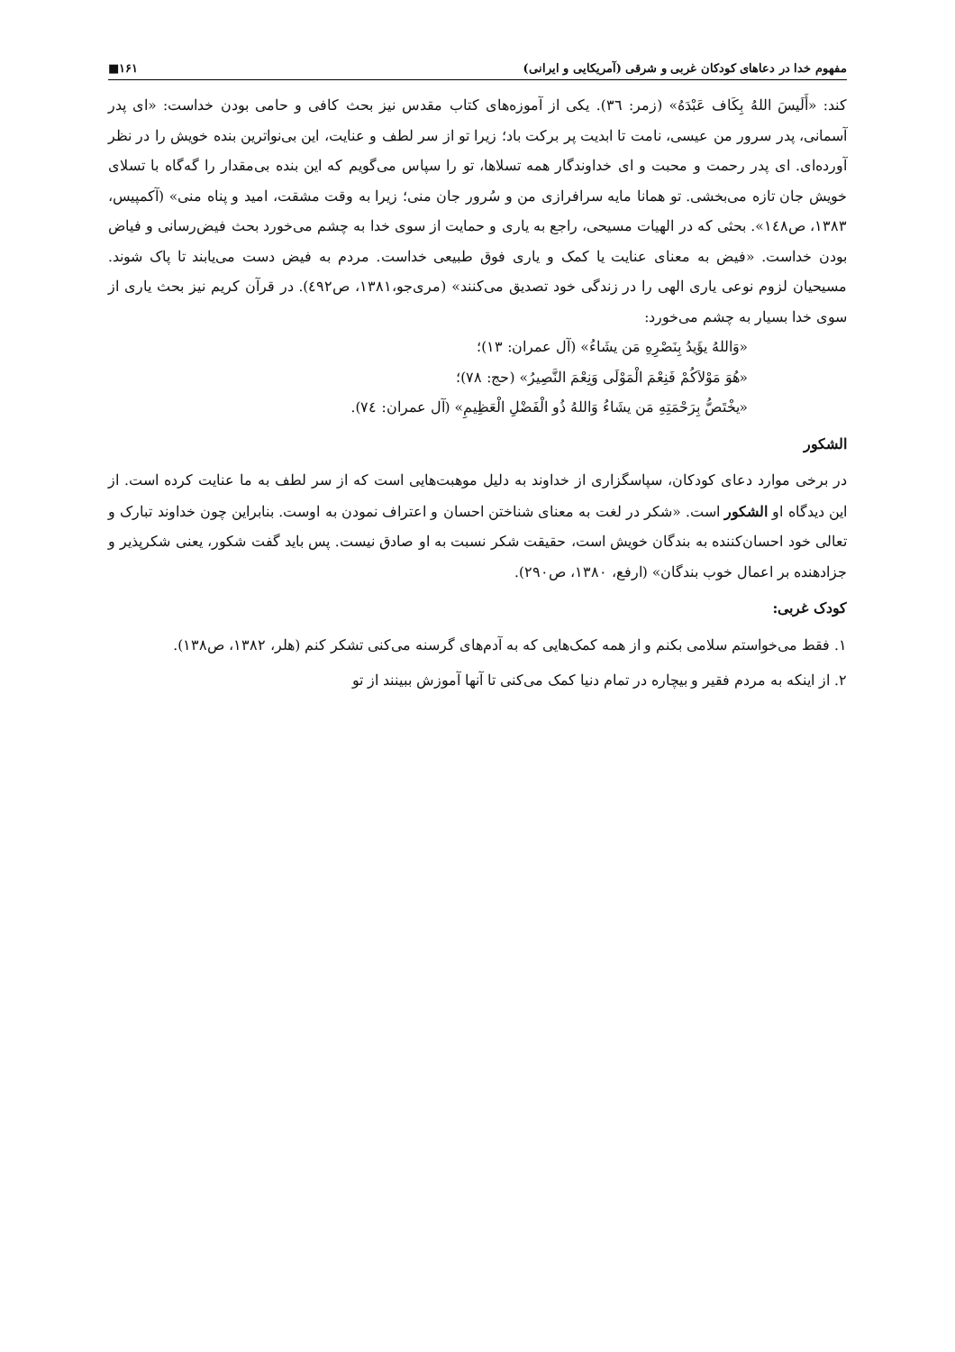مفهوم خدا در دعاهای کودکان غربی و شرقی (آمریکایی و ایرانی) ۱۶۱■
کند: «أَلَیسَ اللهُ بِکَاف عَبْدَهُ» (زمر: ٣٦). یکی از آموزه‌های کتاب مقدس نیز بحث کافی و حامی بودن خداست: «ای پدر آسمانی، پدر سرور من عیسی، نامت تا ابدیت پر برکت باد؛ زیرا تو از سر لطف و عنایت، این بی‌نواترین بنده خویش را در نظر آورده‌ای. ای پدر رحمت و محبت و ای خداوندگار همه تسلاها، تو را سپاس می‌گویم که این بنده بی‌مقدار را گه‌گاه با تسلای خویش جان تازه می‌بخشی. تو همانا مایه سرافرازی من و سُرور جان منی؛ زیرا به وقت مشقت، امید و پناه منی» (آکمپیس، ۱۳۸۳، ص١٤٨». بحثی که در الهیات مسیحی، راجع به یاری و حمایت از سوی خدا به چشم می‌خورد بحث فیض‌رسانی و فیاض بودن خداست. «فیض به معنای عنایت یا کمک و یاری فوق طبیعی خداست. مردم به فیض دست می‌یابند تا پاک شوند. مسیحیان لزوم نوعی یاری الهی را در زندگی خود تصدیق می‌کنند» (مری‌جو،۱۳۸۱، ص٤٩٢). در قرآن کریم نیز بحث یاری از سوی خدا بسیار به چشم می‌خورد:
«وَاللهُ یؤَیدُ بِنَصْرِهِ مَن یشَاءُ» (آل عمران: ١٣)؛
«هُوَ مَوْلاَکُمْ فَنِعْمَ الْمَوْلَى وَنِعْمَ النَّصِیرُ» (حج: ٧٨)؛
«یخْتَصُّ بِرَحْمَتِهِ مَن یشَاءُ وَاللهُ ذُو الْفَضْلِ الْعَظِیمِ» (آل عمران: ٧٤).
الشکور
در برخی موارد دعای کودکان، سپاسگزاری از خداوند به دلیل موهبت‌هایی است که از سر لطف به ما عنایت کرده است. از این دیدگاه او الشکور است. «شکر در لغت به معنای شناختن احسان و اعتراف نمودن به اوست. بنابراین چون خداوند تبارک و تعالی خود احسان‌کننده به بندگان خویش است، حقیقت شکر نسبت به او صادق نیست. پس باید گفت شکور، یعنی شکرپذیر و جزادهنده بر اعمال خوب بندگان» (ارفع، ۱۳۸۰، ص۲۹۰).
کودک غربی:
۱. فقط می‌خواستم سلامی بکنم و از همه کمک‌هایی که به آدم‌های گرسنه می‌کنی تشکر کنم (هلر، ۱۳۸۲، ص۱۳۸).
۲. از اینکه به مردم فقیر و بیچاره در تمام دنیا کمک می‌کنی تا آنها آموزش ببینند از تو